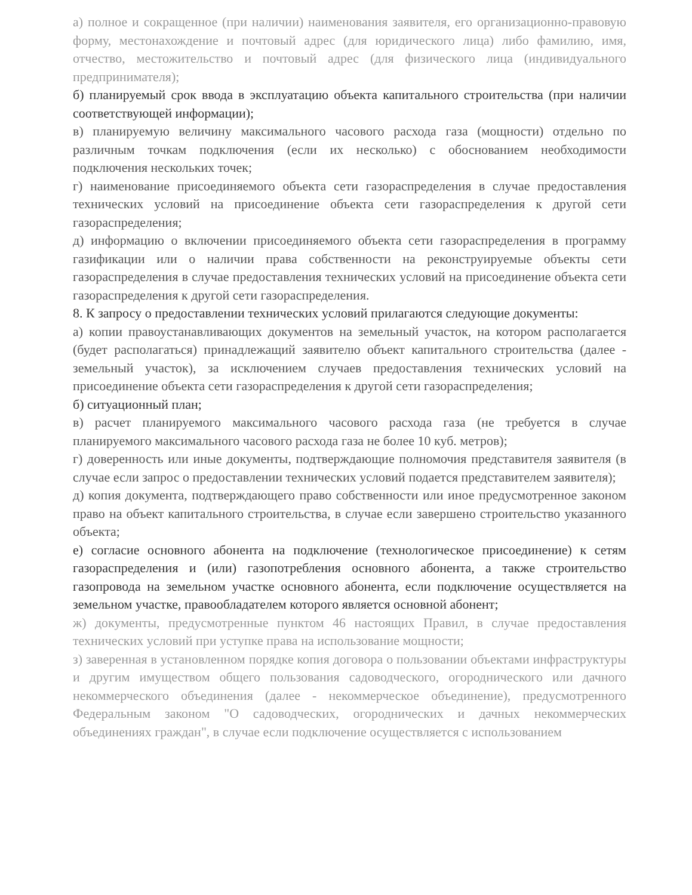а) полное и сокращенное (при наличии) наименования заявителя, его организационно-правовую форму, местонахождение и почтовый адрес (для юридического лица) либо фамилию, имя, отчество, местожительство и почтовый адрес (для физического лица (индивидуального предпринимателя);
б) планируемый срок ввода в эксплуатацию объекта капитального строительства (при наличии соответствующей информации);
в) планируемую величину максимального часового расхода газа (мощности) отдельно по различным точкам подключения (если их несколько) с обоснованием необходимости подключения нескольких точек;
г) наименование присоединяемого объекта сети газораспределения в случае предоставления технических условий на присоединение объекта сети газораспределения к другой сети газораспределения;
д) информацию о включении присоединяемого объекта сети газораспределения в программу газификации или о наличии права собственности на реконструируемые объекты сети газораспределения в случае предоставления технических условий на присоединение объекта сети газораспределения к другой сети газораспределения.
8. К запросу о предоставлении технических условий прилагаются следующие документы:
а) копии правоустанавливающих документов на земельный участок, на котором располагается (будет располагаться) принадлежащий заявителю объект капитального строительства (далее - земельный участок), за исключением случаев предоставления технических условий на присоединение объекта сети газораспределения к другой сети газораспределения;
б) ситуационный план;
в) расчет планируемого максимального часового расхода газа (не требуется в случае планируемого максимального часового расхода газа не более 10 куб. метров);
г) доверенность или иные документы, подтверждающие полномочия представителя заявителя (в случае если запрос о предоставлении технических условий подается представителем заявителя);
д) копия документа, подтверждающего право собственности или иное предусмотренное законом право на объект капитального строительства, в случае если завершено строительство указанного объекта;
е) согласие основного абонента на подключение (технологическое присоединение) к сетям газораспределения и (или) газопотребления основного абонента, а также строительство газопровода на земельном участке основного абонента, если подключение осуществляется на земельном участке, правообладателем которого является основной абонент;
ж) документы, предусмотренные пунктом 46 настоящих Правил, в случае предоставления технических условий при уступке права на использование мощности;
з) заверенная в установленном порядке копия договора о пользовании объектами инфраструктуры и другим имуществом общего пользования садоводческого, огороднического или дачного некоммерческого объединения (далее - некоммерческое объединение), предусмотренного Федеральным законом "О садоводческих, огороднических и дачных некоммерческих объединениях граждан", в случае если подключение осуществляется с использованием